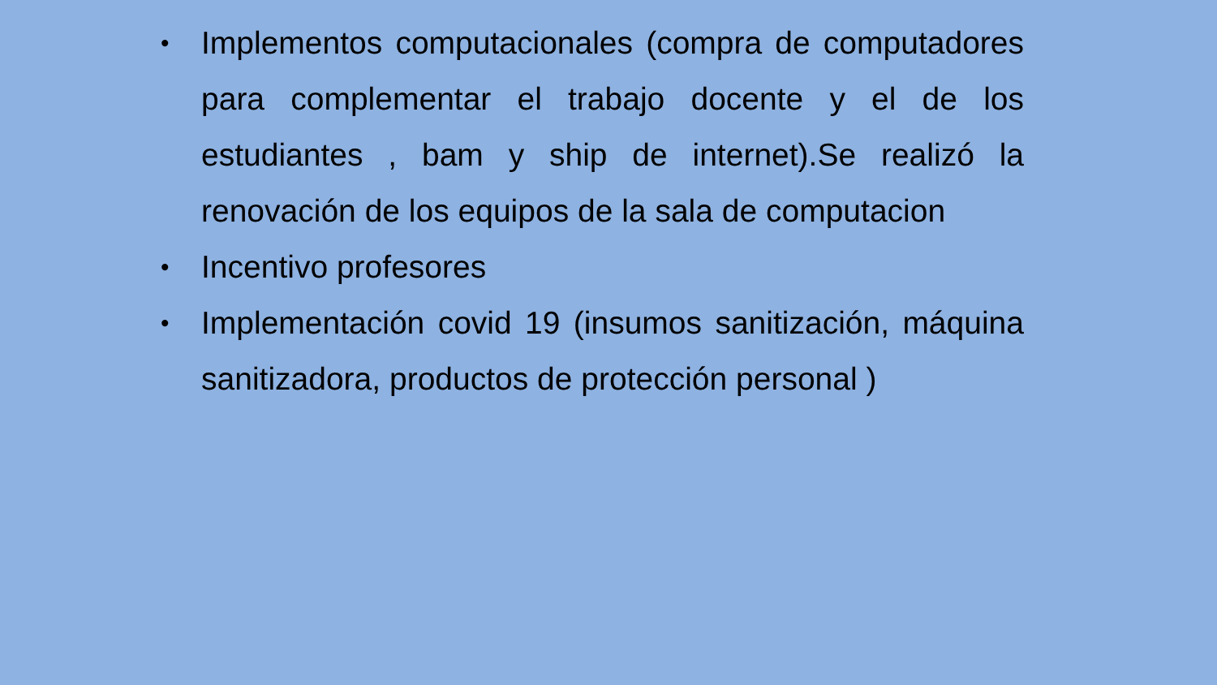• Implementos computacionales (compra de computadores para complementar el trabajo docente y el de los estudiantes , bam y ship de internet).Se realizó la renovación de los equipos de la sala de computacion
• Incentivo profesores
• Implementación covid 19 (insumos sanitización, máquina sanitizadora, productos de protección personal )